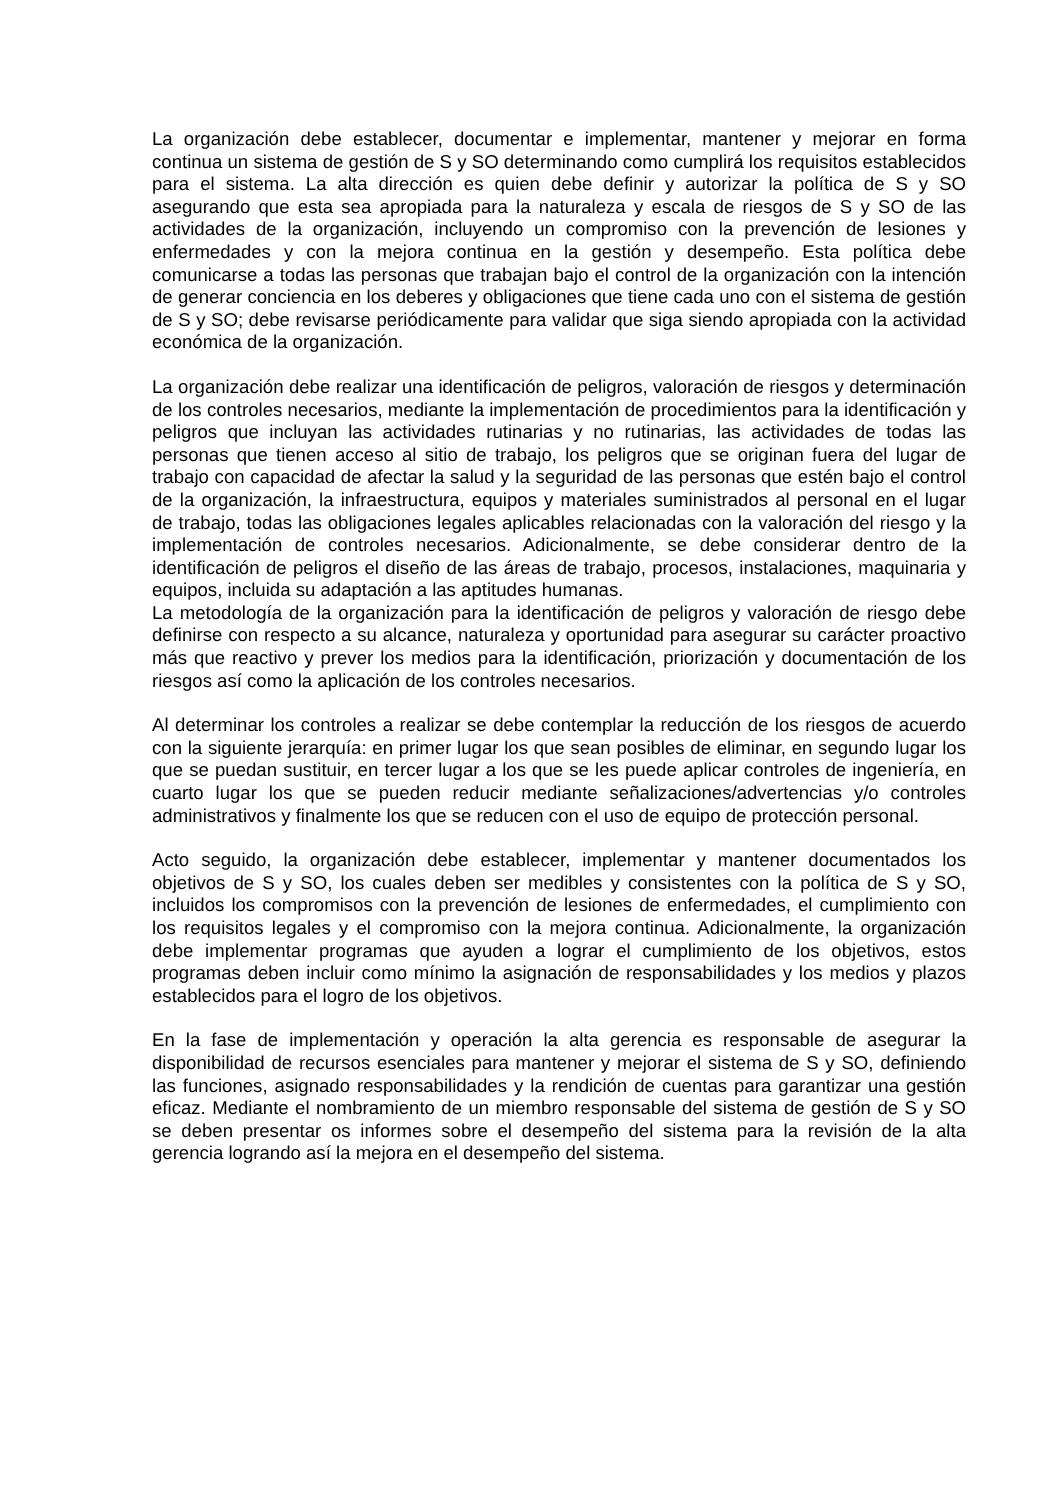La organización debe establecer, documentar e implementar, mantener y mejorar en forma continua un sistema de gestión de S y SO determinando como cumplirá los requisitos establecidos para el sistema. La alta dirección es quien debe definir y autorizar la política de S y SO asegurando que esta sea apropiada para la naturaleza y escala de riesgos de S y SO de las actividades de la organización, incluyendo un compromiso con la prevención de lesiones y enfermedades y con la mejora continua en la gestión y desempeño. Esta política debe comunicarse a todas las personas que trabajan bajo el control de la organización con la intención de generar conciencia en los deberes y obligaciones que tiene cada uno con el sistema de gestión de S y SO; debe revisarse periódicamente para validar que siga siendo apropiada con la actividad económica de la organización.
La organización debe realizar una identificación de peligros, valoración de riesgos y determinación de los controles necesarios, mediante la implementación de procedimientos para la identificación y peligros que incluyan las actividades rutinarias y no rutinarias, las actividades de todas las personas que tienen acceso al sitio de trabajo, los peligros que se originan fuera del lugar de trabajo con capacidad de afectar la salud y la seguridad de las personas que estén bajo el control de la organización, la infraestructura, equipos y materiales suministrados al personal en el lugar de trabajo, todas las obligaciones legales aplicables relacionadas con la valoración del riesgo y la implementación de controles necesarios. Adicionalmente, se debe considerar dentro de la identificación de peligros el diseño de las áreas de trabajo, procesos, instalaciones, maquinaria y equipos, incluida su adaptación a las aptitudes humanas.
La metodología de la organización para la identificación de peligros y valoración de riesgo debe definirse con respecto a su alcance, naturaleza y oportunidad para asegurar su carácter proactivo más que reactivo y prever los medios para la identificación, priorización y documentación de los riesgos así como la aplicación de los controles necesarios.
Al determinar los controles a realizar se debe contemplar la reducción de los riesgos de acuerdo con la siguiente jerarquía: en primer lugar los que sean posibles de eliminar, en segundo lugar los que se puedan sustituir, en tercer lugar a los que se les puede aplicar controles de ingeniería, en cuarto lugar los que se pueden reducir mediante señalizaciones/advertencias y/o controles administrativos y finalmente los que se reducen con el uso de equipo de protección personal.
Acto seguido, la organización debe establecer, implementar y mantener documentados los objetivos de S y SO, los cuales deben ser medibles y consistentes con la política de S y SO, incluidos los compromisos con la prevención de lesiones de enfermedades, el cumplimiento con los requisitos legales y el compromiso con la mejora continua. Adicionalmente, la organización debe implementar programas que ayuden a lograr el cumplimiento de los objetivos, estos programas deben incluir como mínimo la asignación de responsabilidades y los medios y plazos establecidos para el logro de los objetivos.
En la fase de implementación y operación la alta gerencia es responsable de asegurar la disponibilidad de recursos esenciales para mantener y mejorar el sistema de S y SO, definiendo las funciones, asignado responsabilidades y la rendición de cuentas para garantizar una gestión eficaz. Mediante el nombramiento de un miembro responsable del sistema de gestión de S y SO se deben presentar os informes sobre el desempeño del sistema para la revisión de la alta gerencia logrando así la mejora en el desempeño del sistema.